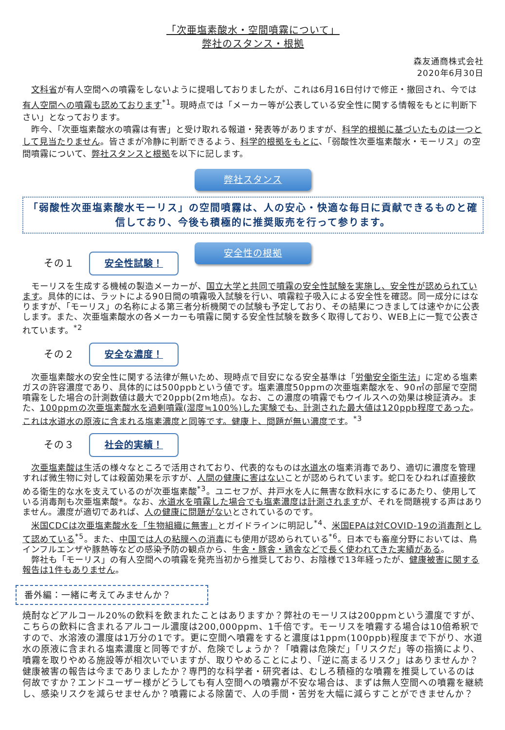「次亜塩素酸水・空間噴霧について」
弊社のスタンス・根拠
森友通商株式会社
2020年6月30日
　文科省が有人空間への噴霧をしないように提唱しておりましたが、これは6月16日付けで修正・撤回され、今では有人空間への噴霧も認めております<sup>*1</sup>。現時点では「メーカー等が公表している安全性に関する情報をもとに判断下さい」となっております。
　昨今、「次亜塩素酸水の噴霧は有害」と受け取れる報道・発表等がありますが、科学的根拠に基づいたものは一つとして見当たりません。皆さまが冷静に判断できるよう、科学的根拠をもとに、「弱酸性次亜塩素酸水・モーリス」の空間噴霧について、弊社スタンスと根拠を以下に記します。
弊社スタンス
「弱酸性次亜塩素酸水モーリス」の空間噴霧は、人の安心・快適な毎日に貢献できるものと確信しており、今後も積極的に推奨販売を行って参ります。
安全性の根拠
その１ 安全性試験！
　モーリスを生成する機械の製造メーカーが、国立大学と共同で噴霧の安全性試験を実施し、安全性が認められています。具体的には、ラットによる90日間の噴霧吸入試験を行い、噴霧粒子吸入による安全性を確認。同一成分にはなりますが、「モーリス」の名称による第三者分析機関での試験も予定しており、その結果につきましては速やかに公表します。また、次亜塩素酸水の各メーカーも噴霧に関する安全性試験を数多く取得しており、WEB上に一覧で公表されています。<sup>*2</sup>
その２ 安全な濃度！
　次亜塩素酸水の安全性に関する法律が無いため、現時点で目安になる安全基準は「労働安全衛生法」に定める塩素ガスの許容濃度であり、具体的には500ppbという値です。塩素濃度50ppmの次亜塩素酸水を、90㎥の部屋で空間噴霧をした場合の計測数値は最大で20ppb(2m地点)。なお、この濃度の噴霧でもウイルスへの効果は検証済み。また、100ppmの次亜塩素酸水を過剰噴霧(湿度≒100%)した実験でも、計測された最大値は120ppb程度であった。これは水道水の原液に含まれる塩素濃度と同等です。健康上、問題が無い濃度です。<sup>*3</sup>
その３ 社会的実績！
　次亜塩素酸は生活の様々なところで活用されており、代表的なものは水道水の塩素消毒であり、適切に濃度を管理すれば微生物に対しては殺菌効果を示すが、人間の健康に害はないことが認められています。蛇口をひねれば直接飲める衛生的な水を支えているのが次亜塩素酸<sup>*3</sup>。ユニセフが、井戸水を人に無害な飲料水にするにあたり、使用している消毒剤も次亜塩素酸*。なお、水道水を噴霧した場合でも塩素濃度は計測されますが、それを問題視する声はありません。濃度が適切であれば、人の健康に問題がないとされているのです。
　米国CDCは次亜塩素酸水を「生物組織に無害」とガイドラインに明記し<sup>*4</sup>、米国EPAは対COVID-19の消毒剤として認めている<sup>*5</sup>。また、中国では人の粘膜への消毒にも使用が認められている<sup>*6</sup>。日本でも畜産分野においては、鳥インフルエンザや豚熱等などの感染予防の観点から、牛舎・豚舎・鶏舎などで長く使われてきた実績がある。
　弊社も「モーリス」の有人空間への噴霧を発売当初から推奨しており、お陰様で13年経ったが、健康被害に関する報告は1件もありません。
番外編：一緒に考えてみませんか？
焼酎などアルコール20%の飲料を飲まれたことはありますか？弊社のモーリスは200ppmという濃度ですが、こちらの飲料に含まれるアルコール濃度は200,000ppm、1千倍です。モーリスを噴霧する場合は10倍希釈ですので、水溶液の濃度は1万分の1です。更に空間へ噴霧をすると濃度は1ppm(100ppb)程度まで下がり、水道水の原液に含まれる塩素濃度と同等ですが、危険でしょうか？「噴霧は危険だ」「リスクだ」等の指摘により、噴霧を取りやめる施設等が相次いでいますが、取りやめることにより、「逆に高まるリスク」はありませんか？健康被害の報告は今までありましたか？専門的な科学者・研究者は、むしろ積極的な噴霧を推奨しているのは何故ですか？エンドユーザー様がどうしても有人空間への噴霧が不安な場合は、まずは無人空間への噴霧を継続し、感染リスクを減らせませんか？噴霧による除菌で、人の手間・苦労を大幅に減らすことができませんか？